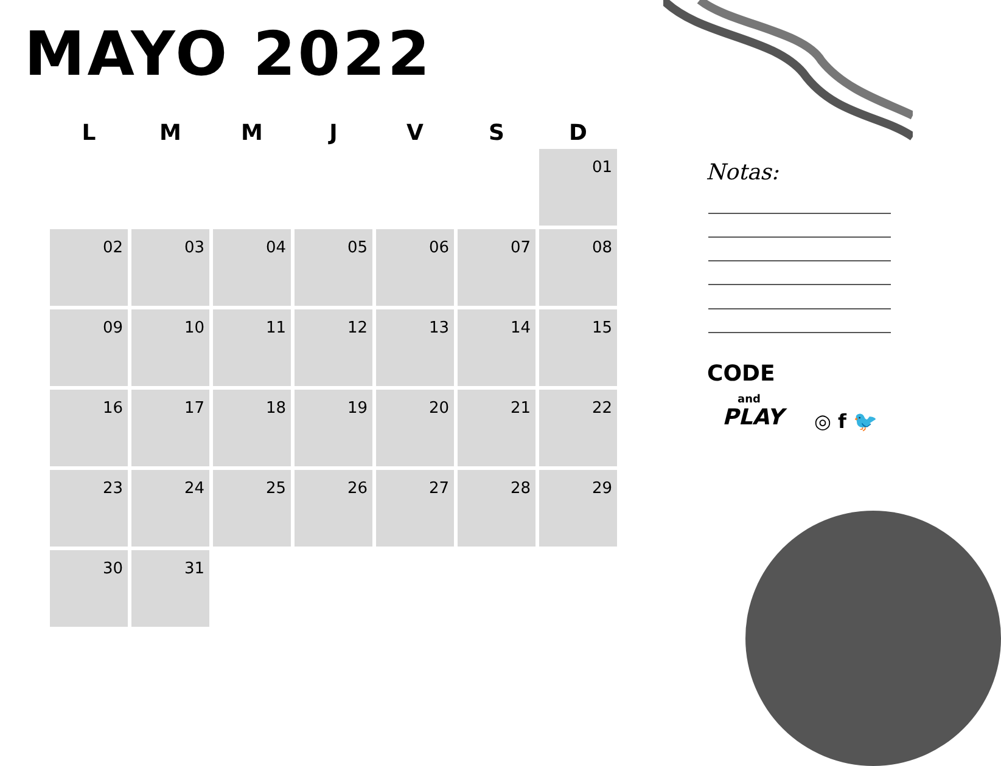MAYO 2022
| L | M | M | J | V | S | D |
| --- | --- | --- | --- | --- | --- | --- |
| | | | | | | 01 |
| 02 | 03 | 04 | 05 | 06 | 07 | 08 |
| 09 | 10 | 11 | 12 | 13 | 14 | 15 |
| 16 | 17 | 18 | 19 | 20 | 21 | 22 |
| 23 | 24 | 25 | 26 | 27 | 28 | 29 |
| 30 | 31 | | | | | |
Notas:
CODE
and
PLAY
◎ f 🐦